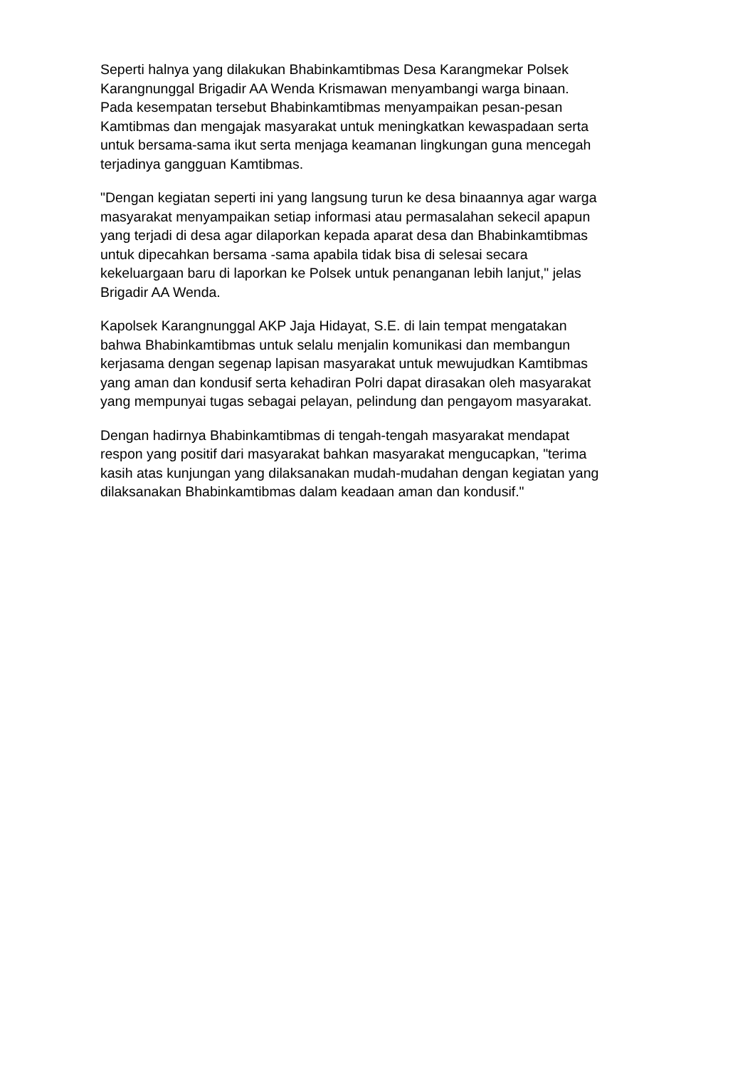Seperti halnya yang dilakukan Bhabinkamtibmas Desa Karangmekar Polsek
Karangnunggal Brigadir AA Wenda Krismawan menyambangi warga binaan.
Pada kesempatan tersebut Bhabinkamtibmas menyampaikan pesan-pesan
Kamtibmas dan mengajak masyarakat untuk meningkatkan kewaspadaan serta
untuk bersama-sama ikut serta menjaga keamanan lingkungan guna mencegah
terjadinya gangguan Kamtibmas.
"Dengan kegiatan seperti ini yang langsung turun ke desa binaannya agar warga
masyarakat menyampaikan setiap informasi atau permasalahan sekecil apapun
yang terjadi di desa agar dilaporkan kepada aparat desa dan Bhabinkamtibmas
untuk dipecahkan bersama -sama apabila tidak bisa di selesai secara
kekeluargaan baru di laporkan ke Polsek untuk penanganan lebih lanjut," jelas
Brigadir AA Wenda.
Kapolsek Karangnunggal AKP Jaja Hidayat, S.E. di lain tempat mengatakan
bahwa Bhabinkamtibmas untuk selalu menjalin komunikasi dan membangun
kerjasama dengan segenap lapisan masyarakat untuk mewujudkan Kamtibmas
yang aman dan kondusif serta kehadiran Polri dapat dirasakan oleh masyarakat
yang mempunyai tugas sebagai pelayan, pelindung dan pengayom masyarakat.
Dengan hadirnya Bhabinkamtibmas di tengah-tengah masyarakat mendapat
respon yang positif dari masyarakat bahkan masyarakat mengucapkan, "terima
kasih atas kunjungan yang dilaksanakan mudah-mudahan dengan kegiatan yang
dilaksanakan Bhabinkamtibmas dalam keadaan aman dan kondusif."